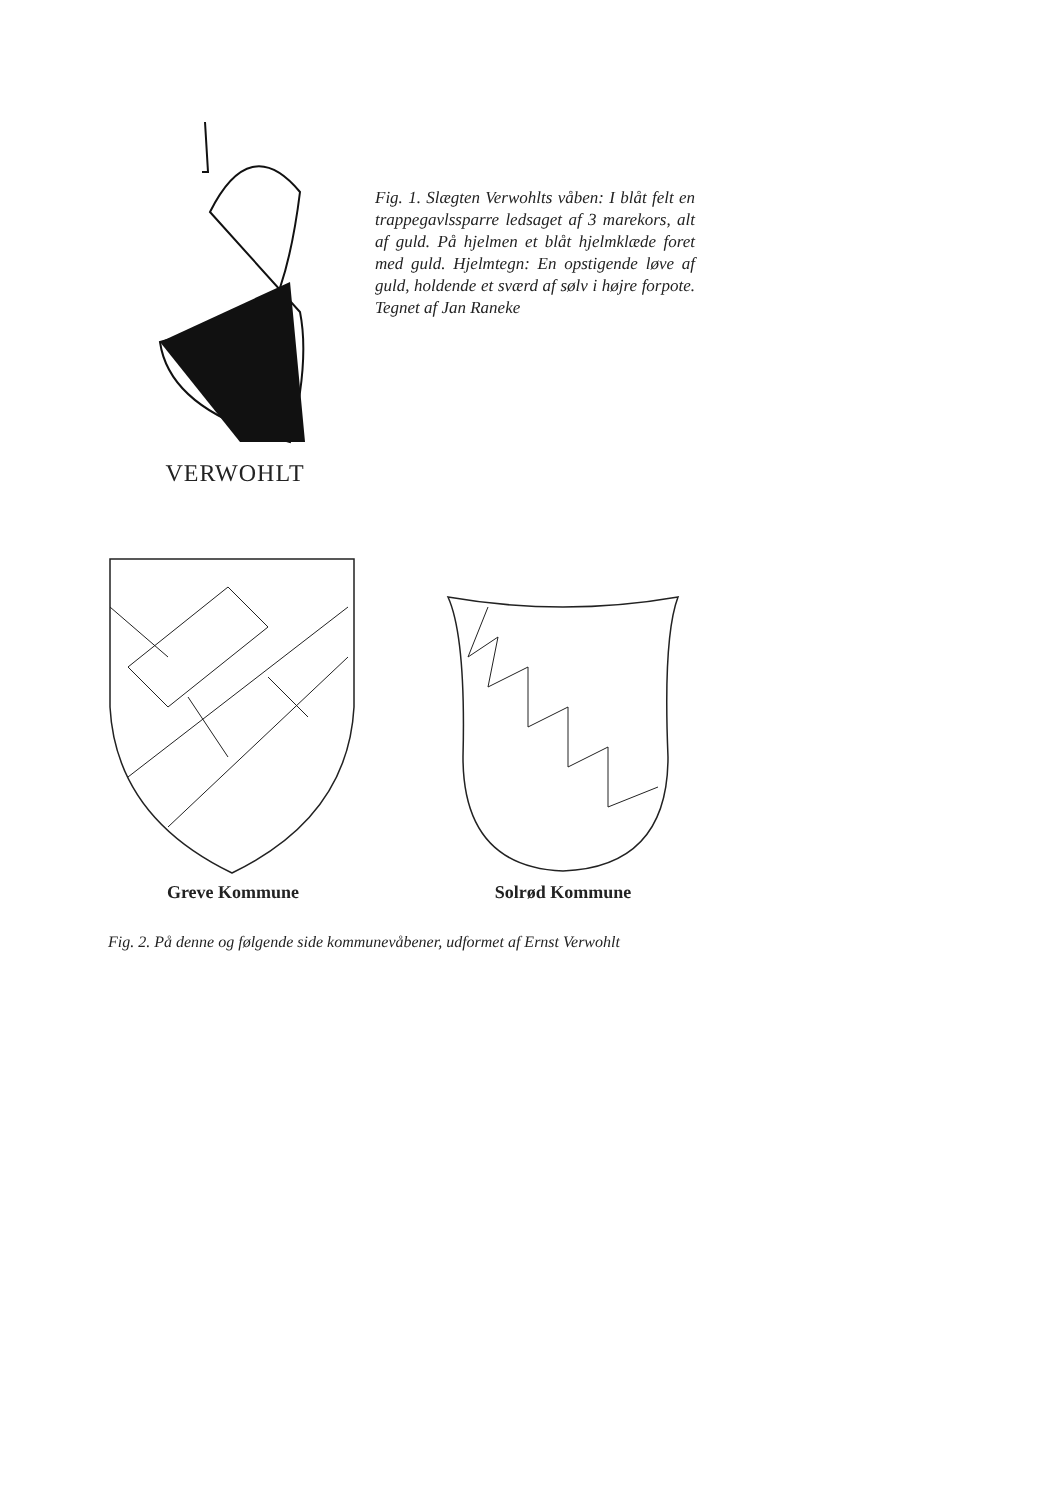VERWOHLT
Fig. 1. Slægten Verwohlts våben: I blåt felt en trappegavlssparre ledsaget af 3 marekors, alt af guld. På hjelmen et blåt hjelmklæde foret med guld. Hjelmtegn: En opstigende løve af guld, holdende et sværd af sølv i højre forpote. Tegnet af Jan Raneke
Greve Kommune Solrød Kommune
Fig. 2. På denne og følgende side kommunevåbener, udformet af Ernst Verwohlt